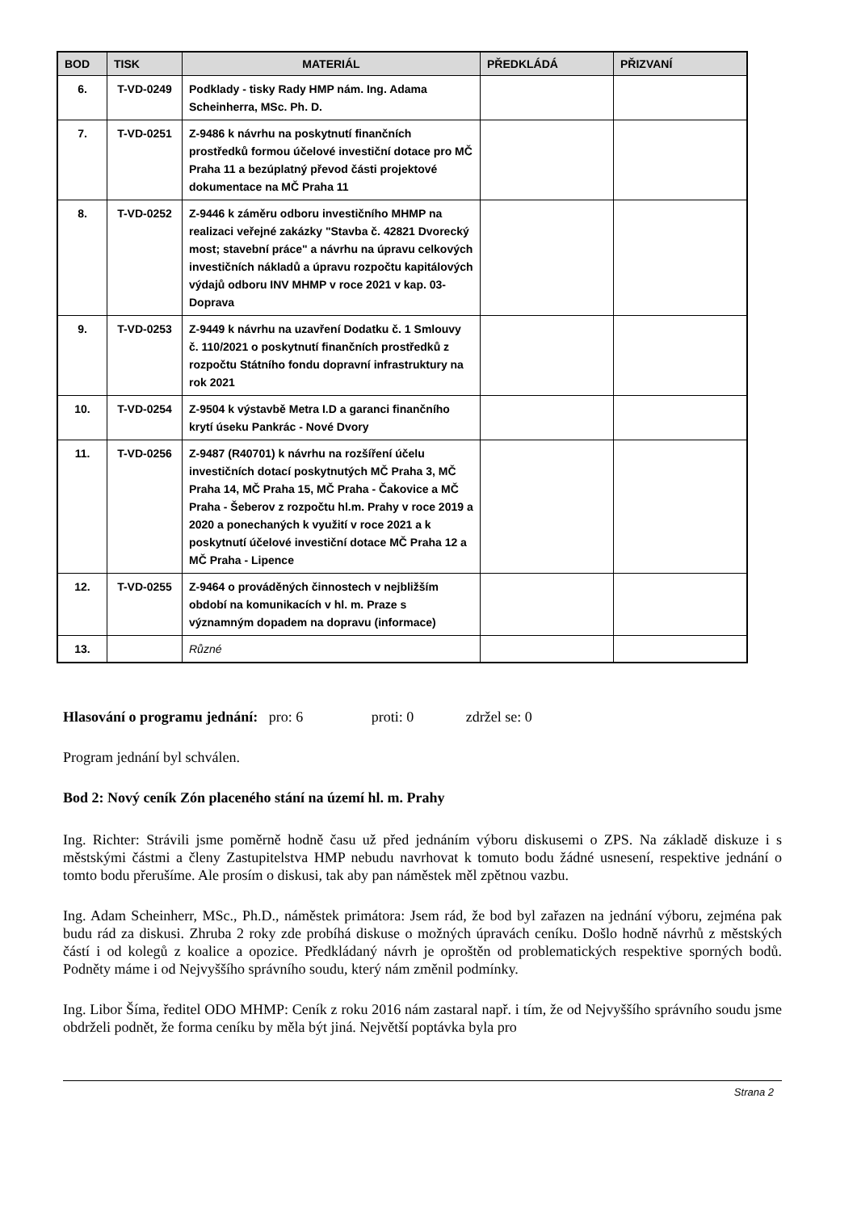| BOD | TISK | MATERIÁL | PŘEDKLÁDÁ | PŘIZVANÍ |
| --- | --- | --- | --- | --- |
| 6. | T-VD-0249 | Podklady - tisky Rady HMP nám. Ing. Adama Scheinherra, MSc. Ph. D. | | |
| 7. | T-VD-0251 | Z-9486 k návrhu na poskytnutí finančních prostředků formou účelové investiční dotace pro MČ Praha 11 a bezúplatný převod části projektové dokumentace na MČ Praha 11 | | |
| 8. | T-VD-0252 | Z-9446 k záměru odboru investičního MHMP na realizaci veřejné zakázky "Stavba č. 42821 Dvorecký most; stavební práce" a návrhu na úpravu celkových investičních nákladů a úpravu rozpočtu kapitálových výdajů odboru INV MHMP v roce 2021 v kap. 03-Doprava | | |
| 9. | T-VD-0253 | Z-9449 k návrhu na uzavření Dodatku č. 1 Smlouvy č. 110/2021 o poskytnutí finančních prostředků z rozpočtu Státního fondu dopravní infrastruktury na rok 2021 | | |
| 10. | T-VD-0254 | Z-9504 k výstavbě Metra I.D a garanci finančního krytí úseku Pankrác - Nové Dvory | | |
| 11. | T-VD-0256 | Z-9487 (R40701) k návrhu na rozšíření účelu investičních dotací poskytnutých MČ Praha 3, MČ Praha 14, MČ Praha 15, MČ Praha - Čakovice a MČ Praha - Šeberov z rozpočtu hl.m. Prahy v roce 2019 a 2020 a ponechaných k využití v roce 2021 a k poskytnutí účelové investiční dotace MČ Praha 12 a MČ Praha - Lipence | | |
| 12. | T-VD-0255 | Z-9464 o prováděných činnostech v nejbližším období na komunikacích v hl. m. Praze s významným dopadem na dopravu (informace) | | |
| 13. | | Různé | | |
Hlasování o programu jednání: pro: 6 proti: 0 zdržel se: 0
Program jednání byl schválen.
Bod 2: Nový ceník Zón placeného stání na území hl. m. Prahy
Ing. Richter: Strávili jsme poměrně hodně času už před jednáním výboru diskusemi o ZPS. Na základě diskuze i s městskými částmi a členy Zastupitelstva HMP nebudu navrhovat k tomuto bodu žádné usnesení, respektive jednání o tomto bodu přerušíme. Ale prosím o diskusi, tak aby pan náměstek měl zpětnou vazbu.
Ing. Adam Scheinherr, MSc., Ph.D., náměstek primátora: Jsem rád, že bod byl zařazen na jednání výboru, zejména pak budu rád za diskusi. Zhruba 2 roky zde probíhá diskuse o možných úpravách ceníku. Došlo hodně návrhů z městských částí i od kolegů z koalice a opozice. Předkládaný návrh je oproštěn od problematických respektive sporných bodů. Podněty máme i od Nejvyššího správního soudu, který nám změnil podmínky.
Ing. Libor Šíma, ředitel ODO MHMP: Ceník z roku 2016 nám zastaral např. i tím, že od Nejvyššího správního soudu jsme obdrželi podnět, že forma ceníku by měla být jiná. Největší poptávka byla pro
Strana 2